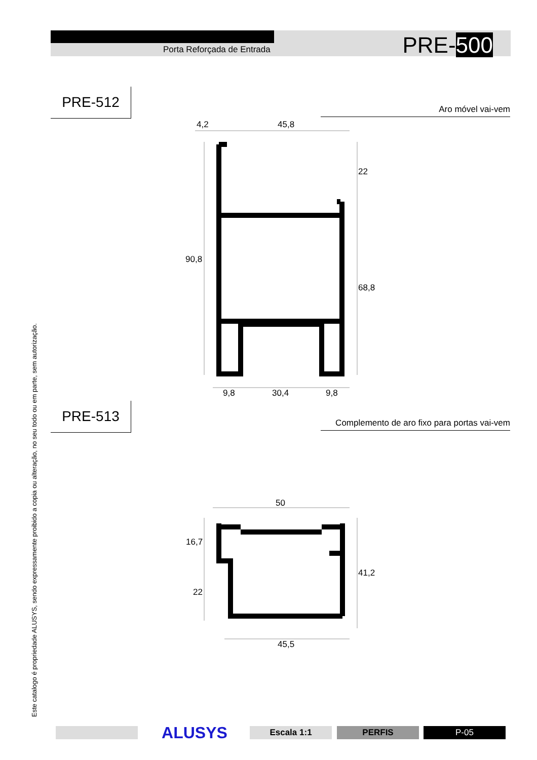Porta Reforçada de Entrada PRE-500
PRE-512
Aro móvel vai-vem
4,2 45,8
22
90,8
68,8
9,8 30,4 9,8
PRE-513
Complemento de aro fixo para portas vai-vem
50
16,7
41,2
22
45,5
Este catalogo é propriedade ALUSYS, sendo expressamente proibido a copia ou alteração, no seu todo ou em parte, sem autorização.
ALUSYS Escala 1:1 PERFIS P-05